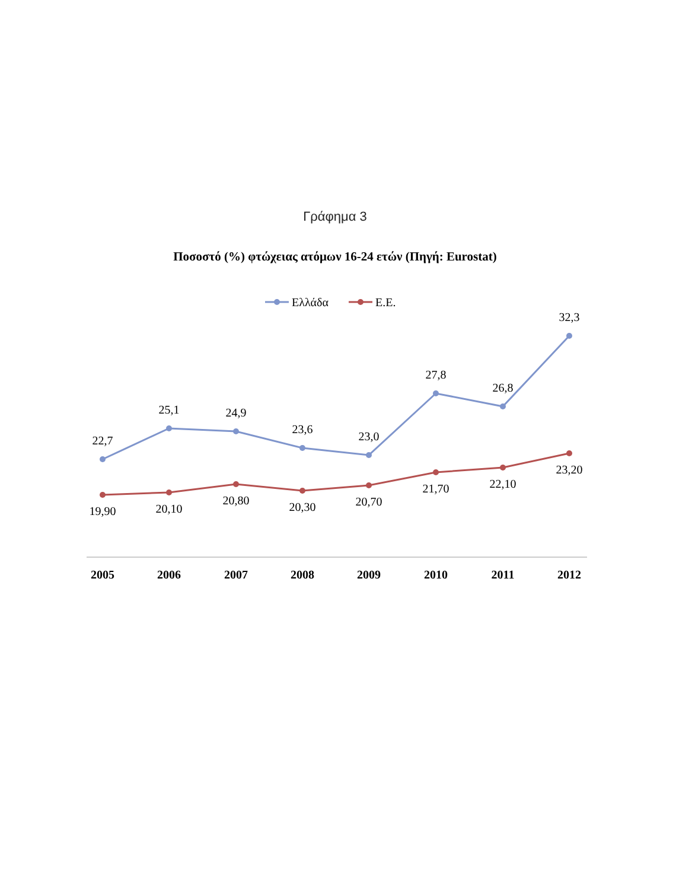Γράφημα 3
Ποσοστό (%) φτώχειας ατόμων 16-24 ετών (Πηγή: Eurostat)
Ελλάδα
Ε.Ε.
22,7
25,1
24,9
23,6
23,0
27,8
26,8
32,3
19,90
20,10
20,80
20,30
20,70
21,70
22,10
23,20
2005
2006
2007
2008
2009
2010
2011
2012